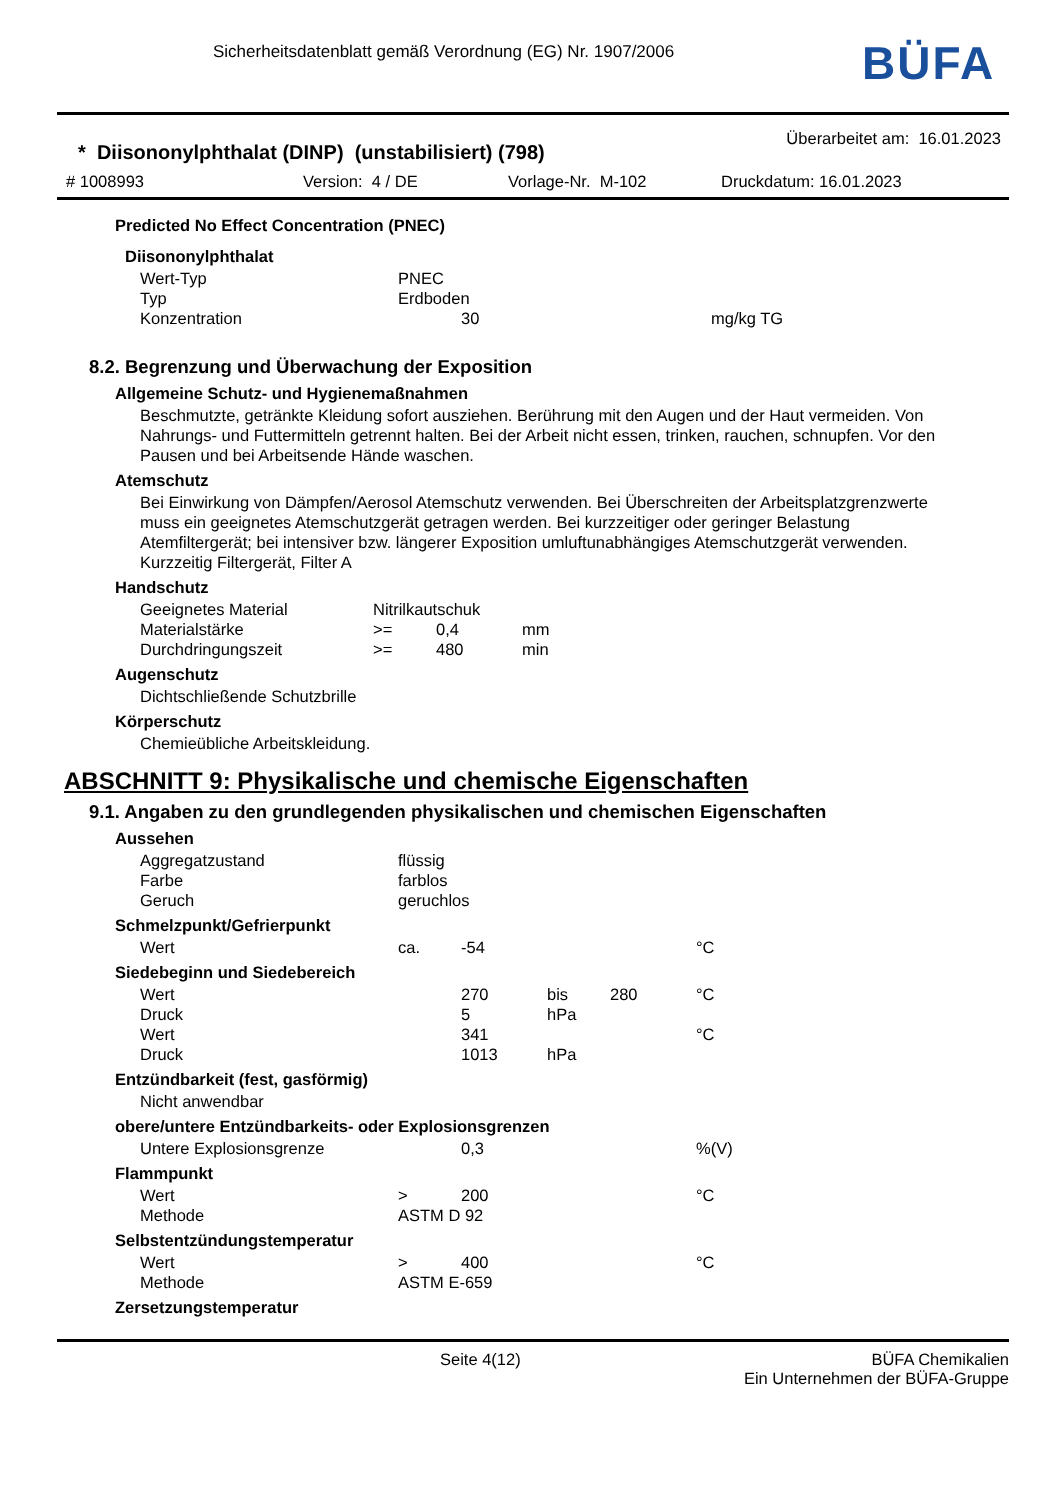Sicherheitsdatenblatt gemäß Verordnung (EG) Nr. 1907/2006
BÜFA
* Diisononylphthalat (DINP) (unstabilisiert) (798) Überarbeitet am: 16.01.2023
# 1008993 Version: 4 / DE Vorlage-Nr. M-102 Druckdatum: 16.01.2023
Predicted No Effect Concentration (PNEC)
Diisononylphthalat
| Wert-Typ | PNEC | |
| Typ | Erdboden | |
| Konzentration | 30 | mg/kg TG |
8.2. Begrenzung und Überwachung der Exposition
Allgemeine Schutz- und Hygienemaßnahmen
Beschmutzte, getränkte Kleidung sofort ausziehen. Berührung mit den Augen und der Haut vermeiden. Von Nahrungs- und Futtermitteln getrennt halten. Bei der Arbeit nicht essen, trinken, rauchen, schnupfen. Vor den Pausen und bei Arbeitsende Hände waschen.
Atemschutz
Bei Einwirkung von Dämpfen/Aerosol Atemschutz verwenden. Bei Überschreiten der Arbeitsplatzgrenzwerte muss ein geeignetes Atemschutzgerät getragen werden. Bei kurzzeitiger oder geringer Belastung Atemfiltergerät; bei intensiver bzw. längerer Exposition umluftunabhängiges Atemschutzgerät verwenden. Kurzzeitig Filtergerät, Filter A
Handschutz
| Geeignetes Material | Nitrilkautschuk | | |
| Materialstärke | >= | 0,4 | mm |
| Durchdringungszeit | >= | 480 | min |
Augenschutz
Dichtschließende Schutzbrille
Körperschutz
Chemieübliche Arbeitskleidung.
ABSCHNITT 9: Physikalische und chemische Eigenschaften
9.1. Angaben zu den grundlegenden physikalischen und chemischen Eigenschaften
Aussehen
| Aggregatzustand | flüssig |
| Farbe | farblos |
| Geruch | geruchlos |
Schmelzpunkt/Gefrierpunkt
| Wert | ca. | -54 | | | °C |
Siedebeginn und Siedebereich
| Wert | | 270 | bis | 280 | °C |
| Druck | | 5 | hPa | | |
| Wert | | 341 | | | °C |
| Druck | | 1013 | hPa | | |
Entzündbarkeit (fest, gasförmig)
Nicht anwendbar
obere/untere Entzündbarkeits- oder Explosionsgrenzen
| Untere Explosionsgrenze | 0,3 | %(V) |
Flammpunkt
| Wert | > | 200 | °C |
| Methode | ASTM D 92 | | |
Selbstentzündungstemperatur
| Wert | > | 400 | °C |
| Methode | ASTM E-659 | | |
Zersetzungstemperatur
Seite 4(12) BÜFA Chemikalien
Ein Unternehmen der BÜFA-Gruppe